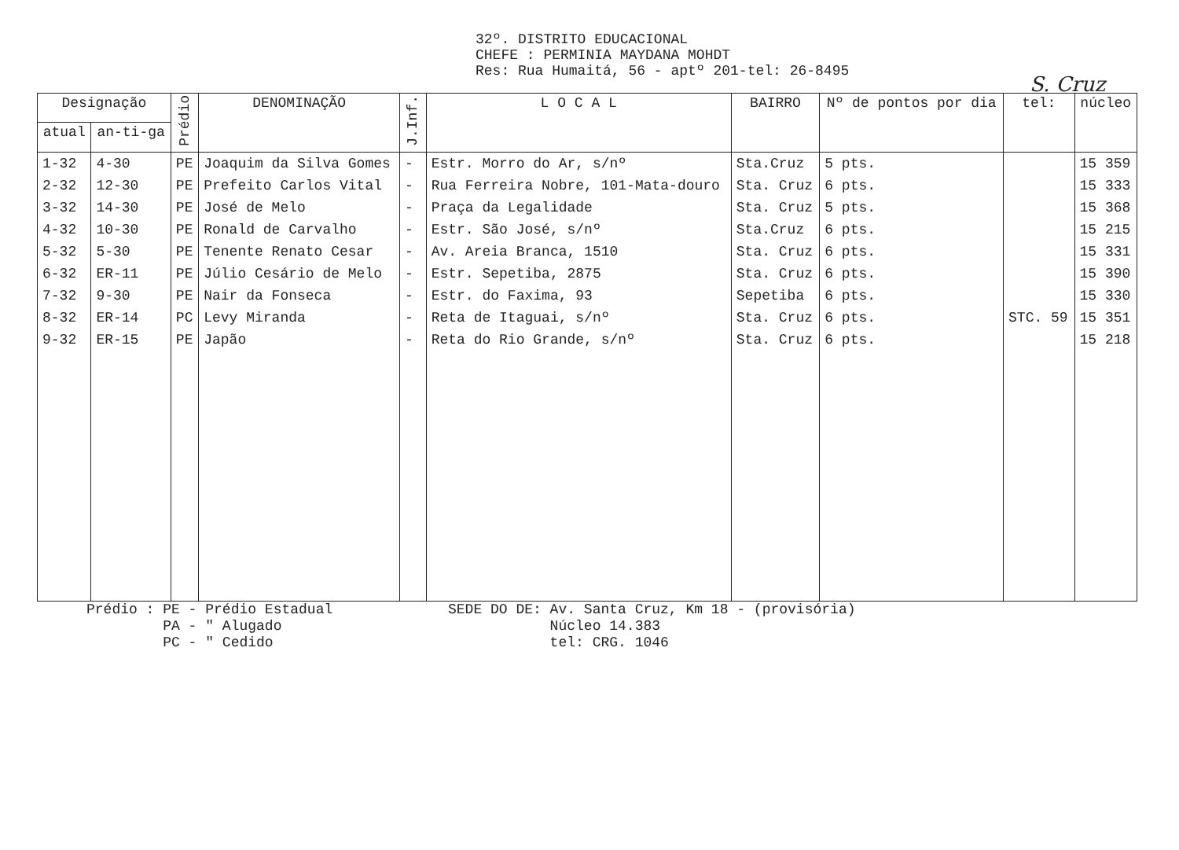32º. DISTRITO EDUCACIONAL
CHEFE : PERMINIA MAYDANA MOHDT
Res: Rua Humaitá, 56 - aptº 201-tel: 26-8495
S. Cruz
| Designação | | Prédio | DENOMINAÇÃO | J.Inf. | L O C A L | BAIRRO | Nº de pontos por dia | tel: | núcleo |
| --- | --- | --- | --- | --- | --- | --- | --- | --- | --- |
| atual | an-ti-ga | | | | | | | | |
| 1-32 | 4-30 | PE | Joaquim da Silva Gomes | - | Estr. Morro do Ar, s/nº | Sta.Cruz | 5 pts. | | 15 359 |
| 2-32 | 12-30 | PE | Prefeito Carlos Vital | - | Rua Ferreira Nobre, 101-Mata-douro | Sta. Cruz | 6 pts. | | 15 333 |
| 3-32 | 14-30 | PE | José de Melo | - | Praça da Legalidade | Sta. Cruz | 5 pts. | | 15 368 |
| 4-32 | 10-30 | PE | Ronald de Carvalho | - | Estr. São José, s/nº | Sta.Cruz | 6 pts. | | 15 215 |
| 5-32 | 5-30 | PE | Tenente Renato Cesar | - | Av. Areia Branca, 1510 | Sta. Cruz | 6 pts. | | 15 331 |
| 6-32 | ER-11 | PE | Júlio Cesário de Melo | - | Estr. Sepetiba, 2875 | Sta. Cruz | 6 pts. | | 15 390 |
| 7-32 | 9-30 | PE | Nair da Fonseca | - | Estr. do Faxima, 93 | Sepetiba | 6 pts. | | 15 330 |
| 8-32 | ER-14 | PC | Levy Miranda | - | Reta de Itaguai, s/nº | Sta. Cruz | 6 pts. | STC. 59 | 15 351 |
| 9-32 | ER-15 | PE | Japão | - | Reta do Rio Grande, s/nº | Sta. Cruz | 6 pts. | | 15 218 |
Prédio : PE - Prédio Estadual
PA - " Alugado
PC - " Cedido
SEDE DO DE: Av. Santa Cruz, Km 18 - (provisória)
Núcleo 14.383
tel: CRG. 1046